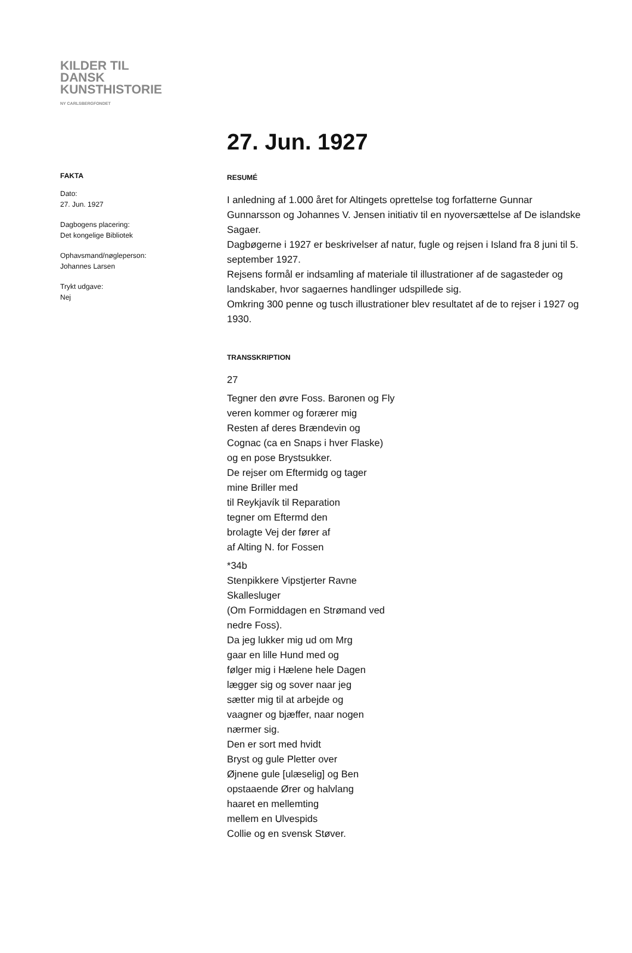KILDER TIL
DANSK
KUNSTHISTORIE
NY CARLSBERGFONDET
27. Jun. 1927
FAKTA
Dato:
27. Jun. 1927
Dagbogens placering:
Det kongelige Bibliotek
Ophavsmand/nøgleperson:
Johannes Larsen
Trykt udgave:
Nej
RESUMÉ
I anledning af 1.000 året for Altingets oprettelse tog forfatterne Gunnar Gunnarsson og Johannes V. Jensen initiativ til en nyoversættelse af De islandske Sagaer.
Dagbøgerne i 1927 er beskrivelser af natur, fugle og rejsen i Island fra 8 juni til 5. september 1927.
Rejsens formål er indsamling af materiale til illustrationer af de sagasteder og landskaber, hvor sagaernes handlinger udspillede sig.
Omkring 300 penne og tusch illustrationer blev resultatet af de to rejser i 1927 og 1930.
TRANSSKRIPTION
27
Tegner den øvre Foss. Baronen og Fly
veren kommer og forærer mig
Resten af deres Brændevin og
Cognac (ca en Snaps i hver Flaske)
og en pose Brystsukker.
De rejser om Eftermidg og tager
mine Briller med
til Reykjavík til Reparation
tegner om Eftermd den
brolagte Vej der fører af
af Alting N. for Fossen
*34b
Stenpikkere Vipstjerter Ravne
Skallesluger
(Om Formiddagen en Strømand ved
nedre Foss).
Da jeg lukker mig ud om Mrg
gaar en lille Hund med og
følger mig i Hælene hele Dagen
lægger sig og sover naar jeg
sætter mig til at arbejde og
vaagner og bjæffer, naar nogen
nærmer sig.
Den er sort med hvidt
Bryst og gule Pletter over
Øjnene gule [ulæselig] og Ben
opstaaende Ører og halvlang
haaret en mellemting
mellem en Ulvespids
Collie og en svensk Støver.